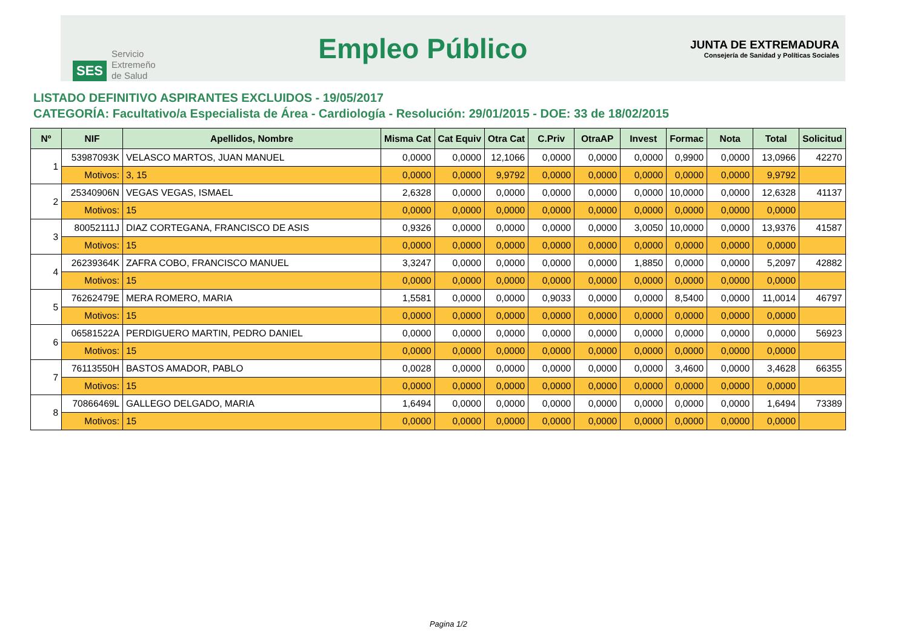SES Servicio
Extremeño
de Salud
Empleo Público
JUNTA DE EXTREMADURA
Consejería de Sanidad y Políticas Sociales
LISTADO DEFINITIVO ASPIRANTES EXCLUIDOS - 19/05/2017
CATEGORÍA: Facultativo/a Especialista de Área - Cardiología - Resolución: 29/01/2015 - DOE: 33 de 18/02/2015
| Nº | NIF | Apellidos, Nombre | Misma Cat | Cat Equiv | Otra Cat | C.Priv | OtraAP | Invest | Formac | Nota | Total | Solicitud |
| --- | --- | --- | --- | --- | --- | --- | --- | --- | --- | --- | --- | --- |
| 1 | 53987093K | VELASCO MARTOS, JUAN MANUEL | 0,0000 | 0,0000 | 12,1066 | 0,0000 | 0,0000 | 0,0000 | 0,9900 | 0,0000 | 13,0966 | 42270 |
| | Motivos: | 3, 15 | 0,0000 | 0,0000 | 9,9792 | 0,0000 | 0,0000 | 0,0000 | 0,0000 | 0,0000 | 9,9792 | |
| 2 | 25340906N | VEGAS VEGAS, ISMAEL | 2,6328 | 0,0000 | 0,0000 | 0,0000 | 0,0000 | 0,0000 | 10,0000 | 0,0000 | 12,6328 | 41137 |
| | Motivos: | 15 | 0,0000 | 0,0000 | 0,0000 | 0,0000 | 0,0000 | 0,0000 | 0,0000 | 0,0000 | 0,0000 | |
| 3 | 80052111J | DIAZ CORTEGANA, FRANCISCO DE ASIS | 0,9326 | 0,0000 | 0,0000 | 0,0000 | 0,0000 | 3,0050 | 10,0000 | 0,0000 | 13,9376 | 41587 |
| | Motivos: | 15 | 0,0000 | 0,0000 | 0,0000 | 0,0000 | 0,0000 | 0,0000 | 0,0000 | 0,0000 | 0,0000 | |
| 4 | 26239364K | ZAFRA COBO, FRANCISCO MANUEL | 3,3247 | 0,0000 | 0,0000 | 0,0000 | 0,0000 | 1,8850 | 0,0000 | 0,0000 | 5,2097 | 42882 |
| | Motivos: | 15 | 0,0000 | 0,0000 | 0,0000 | 0,0000 | 0,0000 | 0,0000 | 0,0000 | 0,0000 | 0,0000 | |
| 5 | 76262479E | MERA ROMERO, MARIA | 1,5581 | 0,0000 | 0,0000 | 0,9033 | 0,0000 | 0,0000 | 8,5400 | 0,0000 | 11,0014 | 46797 |
| | Motivos: | 15 | 0,0000 | 0,0000 | 0,0000 | 0,0000 | 0,0000 | 0,0000 | 0,0000 | 0,0000 | 0,0000 | |
| 6 | 06581522A | PERDIGUERO MARTIN, PEDRO DANIEL | 0,0000 | 0,0000 | 0,0000 | 0,0000 | 0,0000 | 0,0000 | 0,0000 | 0,0000 | 0,0000 | 56923 |
| | Motivos: | 15 | 0,0000 | 0,0000 | 0,0000 | 0,0000 | 0,0000 | 0,0000 | 0,0000 | 0,0000 | 0,0000 | |
| 7 | 76113550H | BASTOS AMADOR, PABLO | 0,0028 | 0,0000 | 0,0000 | 0,0000 | 0,0000 | 0,0000 | 3,4600 | 0,0000 | 3,4628 | 66355 |
| | Motivos: | 15 | 0,0000 | 0,0000 | 0,0000 | 0,0000 | 0,0000 | 0,0000 | 0,0000 | 0,0000 | 0,0000 | |
| 8 | 70866469L | GALLEGO DELGADO, MARIA | 1,6494 | 0,0000 | 0,0000 | 0,0000 | 0,0000 | 0,0000 | 0,0000 | 0,0000 | 1,6494 | 73389 |
| | Motivos: | 15 | 0,0000 | 0,0000 | 0,0000 | 0,0000 | 0,0000 | 0,0000 | 0,0000 | 0,0000 | 0,0000 | |
Pagina 1/2